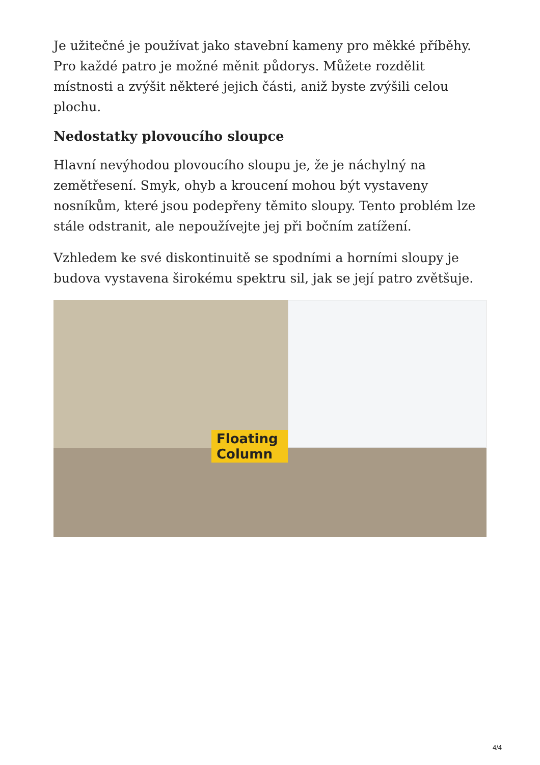Je užitečné je používat jako stavební kameny pro měkké příběhy. Pro každé patro je možné měnit půdorys. Můžete rozdělit místnosti a zvýšit některé jejich části, aniž byste zvýšili celou plochu.
Nedostatky plovoucího sloupce
Hlavní nevýhodou plovoucího sloupu je, že je náchylný na zemětřesení. Smyk, ohyb a kroucení mohou být vystaveny nosníkům, které jsou podepřeny těmito sloupy. Tento problém lze stále odstranit, ale nepoužívejte jej při bočním zatížení.
Vzhledem ke své diskontinuitě se spodními a horními sloupy je budova vystavena širokému spektru sil, jak se její patro zvětšuje.
Floating Column
4/4